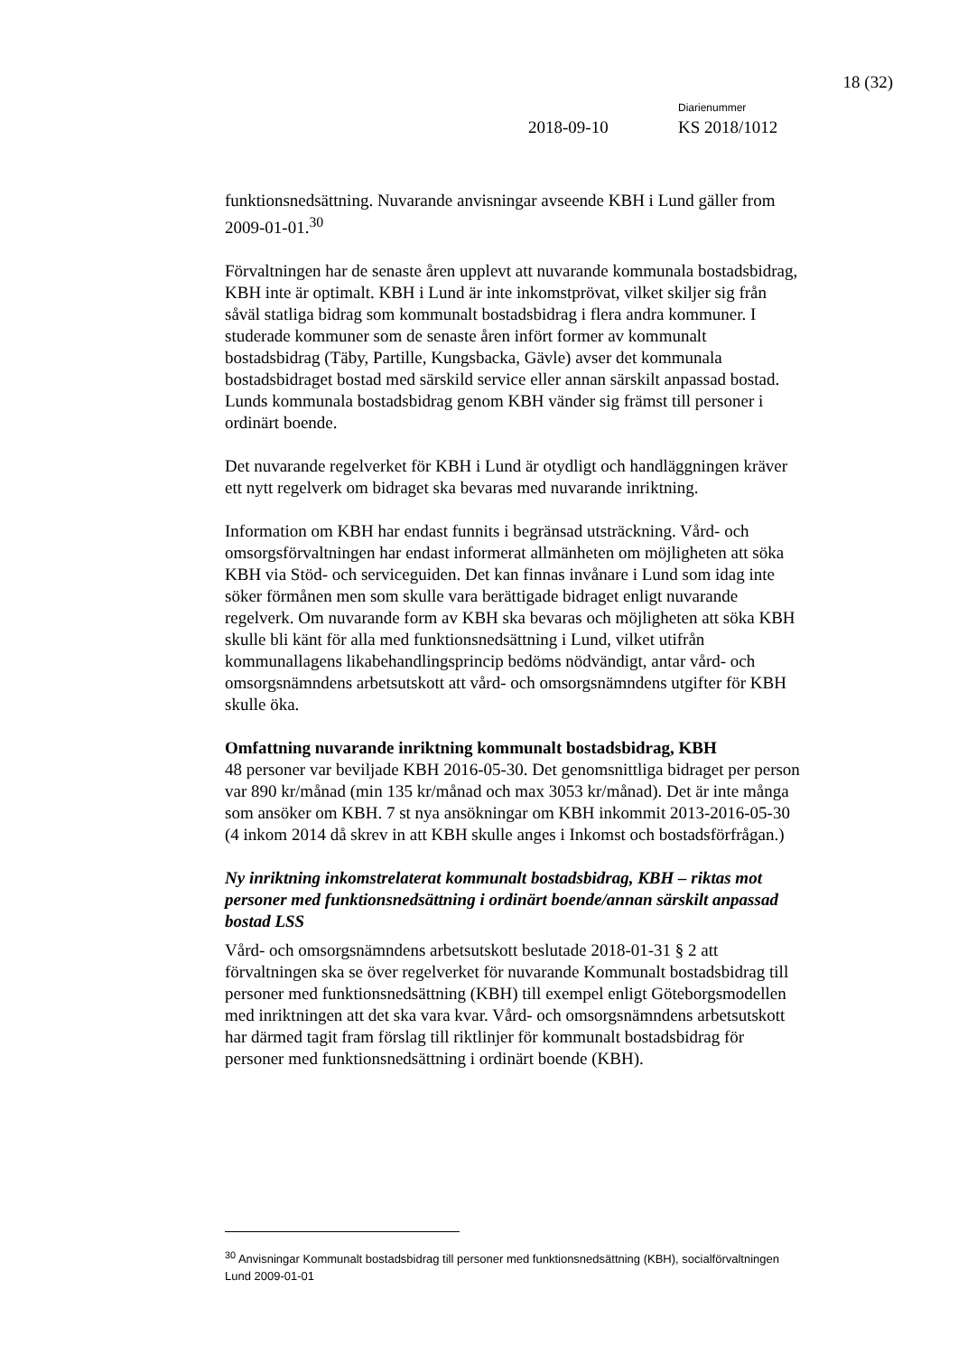18 (32)
Diarienummer
2018-09-10 KS 2018/1012
funktionsnedsättning. Nuvarande anvisningar avseende KBH i Lund gäller from 2009-01-01.<sup>30</sup>
Förvaltningen har de senaste åren upplevt att nuvarande kommunala bostadsbidrag, KBH inte är optimalt. KBH i Lund är inte inkomstprövat, vilket skiljer sig från såväl statliga bidrag som kommunalt bostadsbidrag i flera andra kommuner. I studerade kommuner som de senaste åren infört former av kommunalt bostadsbidrag (Täby, Partille, Kungsbacka, Gävle) avser det kommunala bostadsbidraget bostad med särskild service eller annan särskilt anpassad bostad. Lunds kommunala bostadsbidrag genom KBH vänder sig främst till personer i ordinärt boende.
Det nuvarande regelverket för KBH i Lund är otydligt och handläggningen kräver ett nytt regelverk om bidraget ska bevaras med nuvarande inriktning.
Information om KBH har endast funnits i begränsad utsträckning. Vård- och omsorgsförvaltningen har endast informerat allmänheten om möjligheten att söka KBH via Stöd- och serviceguiden. Det kan finnas invånare i Lund som idag inte söker förmånen men som skulle vara berättigade bidraget enligt nuvarande regelverk. Om nuvarande form av KBH ska bevaras och möjligheten att söka KBH skulle bli känt för alla med funktionsnedsättning i Lund, vilket utifrån kommunallagens likabehandlingsprincip bedöms nödvändigt, antar vård- och omsorgsnämndens arbetsutskott att vård- och omsorgsnämndens utgifter för KBH skulle öka.
Omfattning nuvarande inriktning kommunalt bostadsbidrag, KBH
48 personer var beviljade KBH 2016-05-30. Det genomsnittliga bidraget per person var 890 kr/månad (min 135 kr/månad och max 3053 kr/månad). Det är inte många som ansöker om KBH. 7 st nya ansökningar om KBH inkommit 2013-2016-05-30 (4 inkom 2014 då skrev in att KBH skulle anges i Inkomst och bostadsförfrågan.)
Ny inriktning inkomstrelaterat kommunalt bostadsbidrag, KBH – riktas mot personer med funktionsnedsättning i ordinärt boende/annan särskilt anpassad bostad LSS
Vård- och omsorgsnämndens arbetsutskott beslutade 2018-01-31 § 2 att förvaltningen ska se över regelverket för nuvarande Kommunalt bostadsbidrag till personer med funktionsnedsättning (KBH) till exempel enligt Göteborgsmodellen med inriktningen att det ska vara kvar. Vård- och omsorgsnämndens arbetsutskott har därmed tagit fram förslag till riktlinjer för kommunalt bostadsbidrag för personer med funktionsnedsättning i ordinärt boende (KBH).
<sup>30</sup> Anvisningar Kommunalt bostadsbidrag till personer med funktionsnedsättning (KBH), socialförvaltningen Lund 2009-01-01